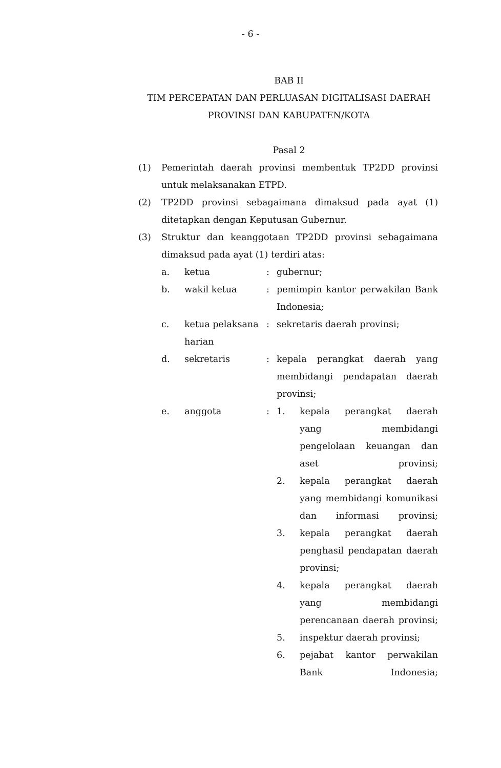- 6 -
BAB II
TIM PERCEPATAN DAN PERLUASAN DIGITALISASI DAERAH PROVINSI DAN KABUPATEN/KOTA
Pasal 2
(1) Pemerintah daerah provinsi membentuk TP2DD provinsi untuk melaksanakan ETPD.
(2) TP2DD provinsi sebagaimana dimaksud pada ayat (1) ditetapkan dengan Keputusan Gubernur.
(3) Struktur dan keanggotaan TP2DD provinsi sebagaimana dimaksud pada ayat (1) terdiri atas:
a. ketua: gubernur;
b. wakil ketua: pemimpin kantor perwakilan Bank Indonesia;
c. ketua pelaksana harian: sekretaris daerah provinsi;
d. sekretaris: kepala perangkat daerah yang membidangi pendapatan daerah provinsi;
e. anggota: 1. kepala perangkat daerah yang membidangi pengelolaan keuangan dan aset provinsi;
2. kepala perangkat daerah yang membidangi komunikasi dan informasi provinsi;
3. kepala perangkat daerah penghasil pendapatan daerah provinsi;
4. kepala perangkat daerah yang membidangi perencanaan daerah provinsi;
5. inspektur daerah provinsi;
6. pejabat kantor perwakilan Bank Indonesia;